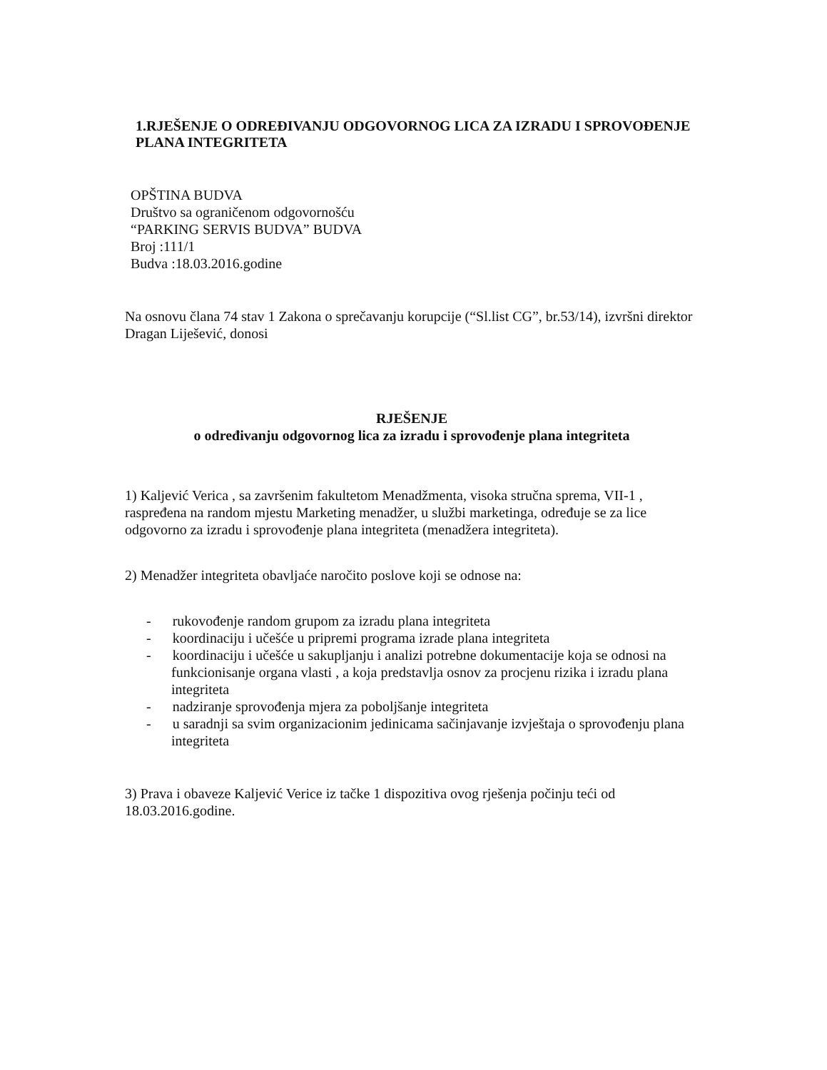1.RJEŠENJE O ODREĐIVANJU ODGOVORNOG LICA ZA IZRADU I SPROVOĐENJE PLANA INTEGRITETA
OPŠTINA BUDVA
Društvo sa ograničenom odgovornošću
“PARKING SERVIS BUDVA” BUDVA
Broj :111/1
Budva :18.03.2016.godine
Na osnovu člana 74 stav 1 Zakona o sprečavanju korupcije (“Sl.list CG”, br.53/14), izvršni direktor Dragan Liješević, donosi
RJEŠENJE
o određivanju odgovornog lica za izradu i sprovođenje plana integriteta
1) Kaljević Verica , sa završenim fakultetom Menadžmenta, visoka stručna sprema, VII-1 , raspređena na random mjestu Marketing menadžer, u službi marketinga, određuje se za lice odgovorno za izradu i sprovođenje plana integriteta (menadžera integriteta).
2) Menadžer integriteta obavljaće naročito poslove koji se odnose na:
- rukovođenje random grupom za izradu plana integriteta
- koordinaciju i učešće u pripremi programa izrade plana integriteta
- koordinaciju i učešće u sakupljanju i analizi potrebne dokumentacije koja se odnosi na funkcionisanje organa vlasti , a koja predstavlja osnov za procjenu rizika i izradu plana integriteta
- nadziranje sprovođenja mjera za poboljšanje integriteta
- u saradnji sa svim organizacionim jedinicama sačinjavanje izvještaja o sprovođenju plana integriteta
3) Prava i obaveze Kaljević Verice iz tačke 1 dispozitiva ovog rješenja počinju teći od 18.03.2016.godine.